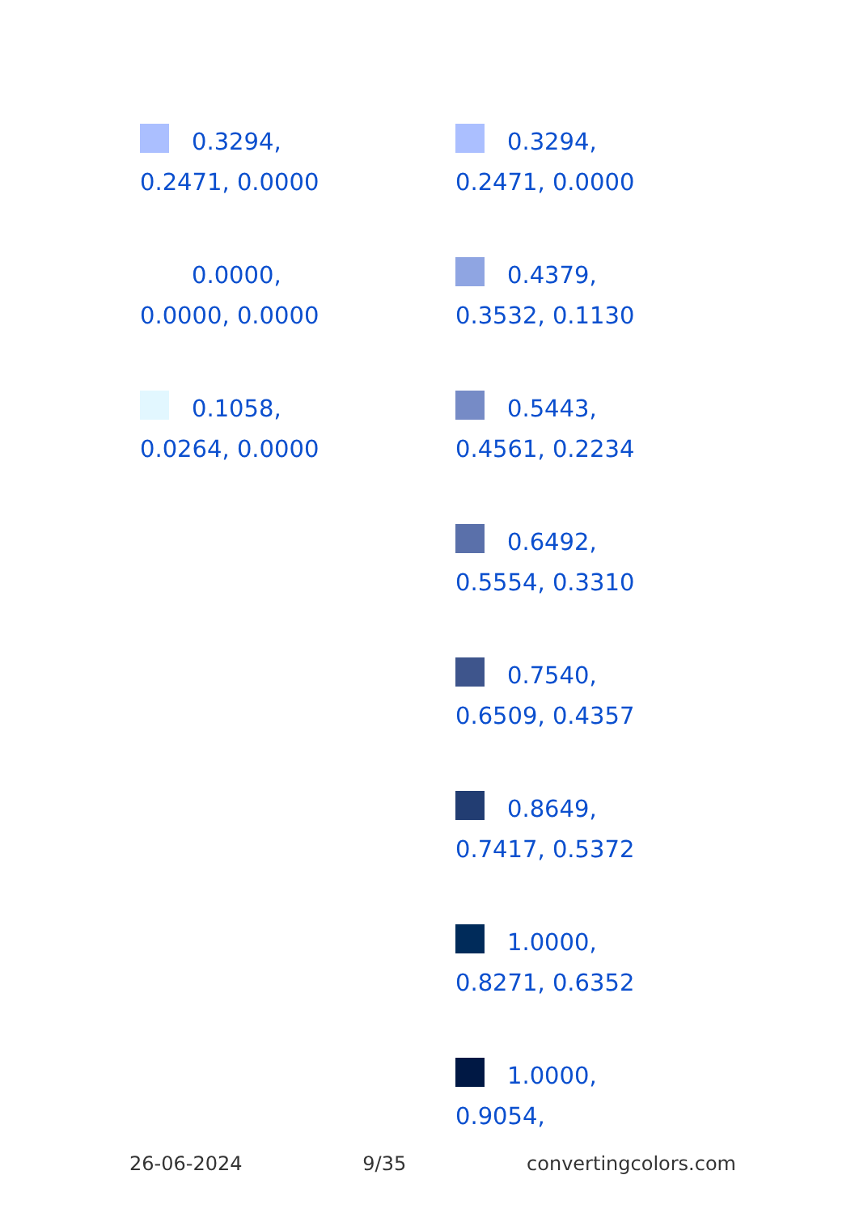0.3294, 0.2471, 0.0000
0.0000, 0.0000, 0.0000
0.1058, 0.0264, 0.0000
0.3294, 0.2471, 0.0000
0.4379, 0.3532, 0.1130
0.5443, 0.4561, 0.2234
0.6492, 0.5554, 0.3310
0.7540, 0.6509, 0.4357
0.8649, 0.7417, 0.5372
1.0000, 0.8271, 0.6352
1.0000, 0.9054,
26-06-2024 9/35 convertingcolors.com